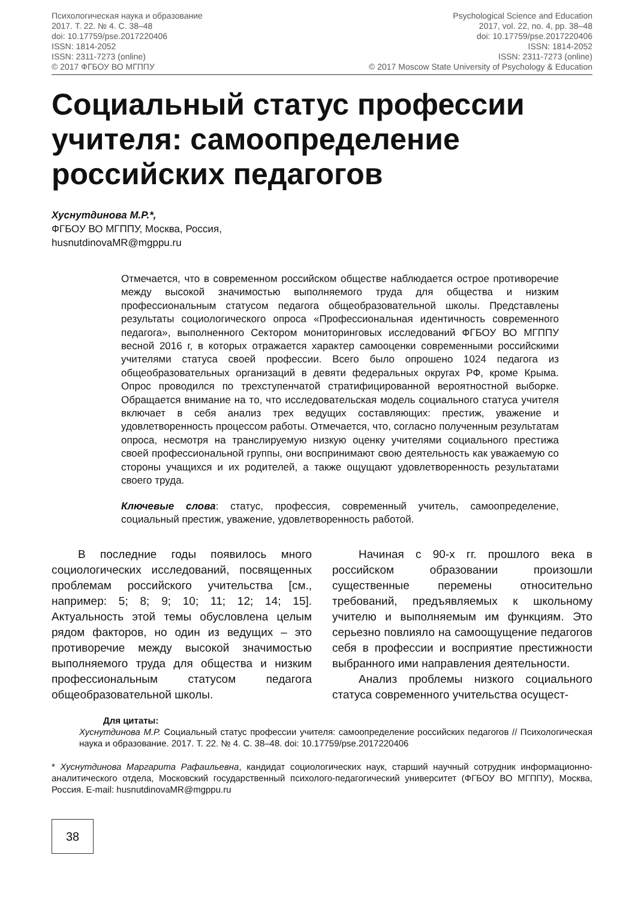Психологическая наука и образование
2017. Т. 22. № 4. С. 38–48
doi: 10.17759/pse.2017220406
ISSN: 1814-2052
ISSN: 2311-7273 (online)
© 2017 ФГБОУ ВО МГППУ
Psychological Science and Education
2017, vol. 22, no. 4, pp. 38–48
doi: 10.17759/pse.2017220406
ISSN: 1814-2052
ISSN: 2311-7273 (online)
© 2017 Moscow State University of Psychology & Education
Социальный статус профессии учителя: самоопределение российских педагогов
Хуснутдинова М.Р.*,
ФГБОУ ВО МГППУ, Москва, Россия,
husnutdinovaMR@mgppu.ru
Отмечается, что в современном российском обществе наблюдается острое противоречие между высокой значимостью выполняемого труда для общества и низким профессиональным статусом педагога общеобразовательной школы. Представлены результаты социологического опроса «Профессиональная идентичность современного педагога», выполненного Сектором мониторинговых исследований ФГБОУ ВО МГППУ весной 2016 г, в которых отражается характер самооценки современными российскими учителями статуса своей профессии. Всего было опрошено 1024 педагога из общеобразовательных организаций в девяти федеральных округах РФ, кроме Крыма. Опрос проводился по трехступенчатой стратифицированной вероятностной выборке. Обращается внимание на то, что исследовательская модель социального статуса учителя включает в себя анализ трех ведущих составляющих: престиж, уважение и удовлетворенность процессом работы. Отмечается, что, согласно полученным результатам опроса, несмотря на транслируемую низкую оценку учителями социального престижа своей профессиональной группы, они воспринимают свою деятельность как уважаемую со стороны учащихся и их родителей, а также ощущают удовлетворенность результатами своего труда.
Ключевые слова: статус, профессия, современный учитель, самоопределение, социальный престиж, уважение, удовлетворенность работой.
В последние годы появилось много социологических исследований, посвященных проблемам российского учительства [см., например: 5; 8; 9; 10; 11; 12; 14; 15]. Актуальность этой темы обусловлена целым рядом факторов, но один из ведущих – это противоречие между высокой значимостью выполняемого труда для общества и низким профессиональным статусом педагога общеобразовательной школы.
Начиная с 90-х гг. прошлого века в российском образовании произошли существенные перемены относительно требований, предъявляемых к школьному учителю и выполняемым им функциям. Это серьезно повлияло на самоощущение педагогов себя в профессии и восприятие престижности выбранного ими направления деятельности.
Анализ проблемы низкого социального статуса современного учительства осущест-
Для цитаты:
Хуснутдинова М.Р. Социальный статус профессии учителя: самоопределение российских педагогов // Психологическая наука и образование. 2017. Т. 22. № 4. С. 38–48. doi: 10.17759/pse.2017220406
* Хуснутдинова Маргарита Рафаильевна, кандидат социологических наук, старший научный сотрудник информационно-аналитического отдела, Московский государственный психолого-педагогический университет (ФГБОУ ВО МГППУ), Москва, Россия. E-mail: husnutdinovaMR@mgppu.ru
38